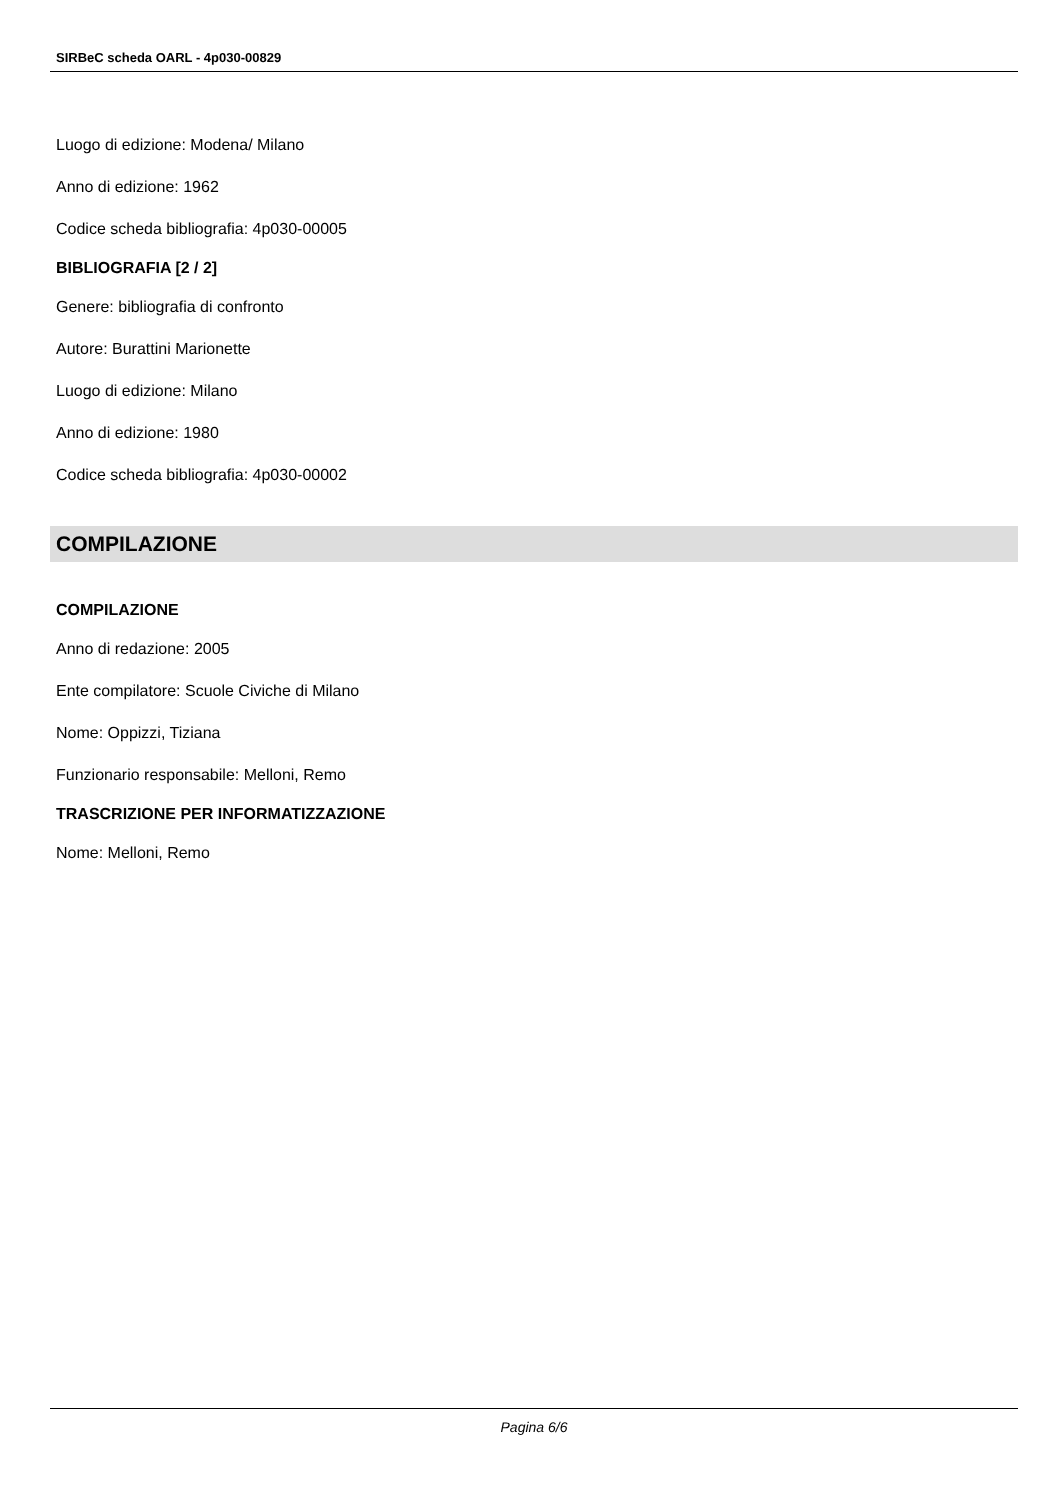SIRBeC scheda OARL - 4p030-00829
Luogo di edizione: Modena/ Milano
Anno di edizione: 1962
Codice scheda bibliografia: 4p030-00005
BIBLIOGRAFIA [2 / 2]
Genere: bibliografia di confronto
Autore: Burattini Marionette
Luogo di edizione: Milano
Anno di edizione: 1980
Codice scheda bibliografia: 4p030-00002
COMPILAZIONE
COMPILAZIONE
Anno di redazione: 2005
Ente compilatore: Scuole Civiche di Milano
Nome: Oppizzi, Tiziana
Funzionario responsabile: Melloni, Remo
TRASCRIZIONE PER INFORMATIZZAZIONE
Nome: Melloni, Remo
Pagina 6/6